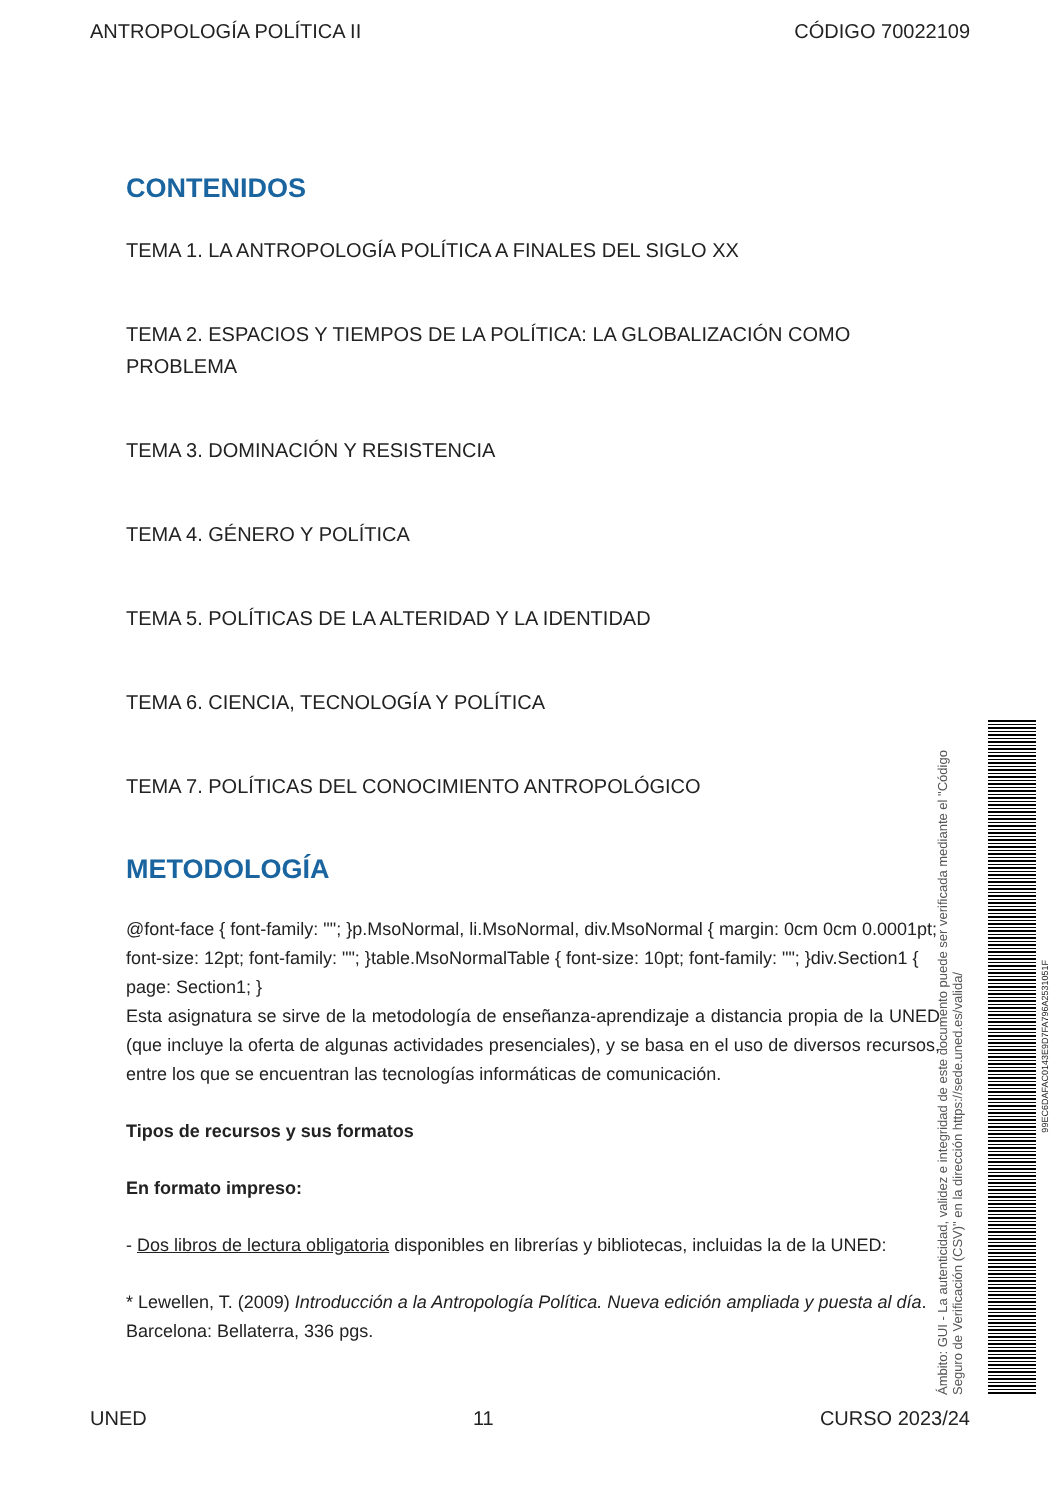ANTROPOLOGÍA POLÍTICA II CÓDIGO 70022109
CONTENIDOS
TEMA 1. LA ANTROPOLOGÍA POLÍTICA A FINALES DEL SIGLO XX
TEMA 2. ESPACIOS Y TIEMPOS DE LA POLÍTICA: LA GLOBALIZACIÓN COMO PROBLEMA
TEMA 3. DOMINACIÓN Y RESISTENCIA
TEMA 4. GÉNERO Y POLÍTICA
TEMA 5. POLÍTICAS DE LA ALTERIDAD Y LA IDENTIDAD
TEMA 6. CIENCIA, TECNOLOGÍA Y POLÍTICA
TEMA 7. POLÍTICAS DEL CONOCIMIENTO ANTROPOLÓGICO
METODOLOGÍA
@font-face { font-family: ""; }p.MsoNormal, li.MsoNormal, div.MsoNormal { margin: 0cm 0cm 0.0001pt; font-size: 12pt; font-family: ""; }table.MsoNormalTable { font-size: 10pt; font-family: ""; }div.Section1 { page: Section1; }
Esta asignatura se sirve de la metodología de enseñanza-aprendizaje a distancia propia de la UNED (que incluye la oferta de algunas actividades presenciales), y se basa en el uso de diversos recursos, entre los que se encuentran las tecnologías informáticas de comunicación.
Tipos de recursos y sus formatos
En formato impreso:
- Dos libros de lectura obligatoria disponibles en librerías y bibliotecas, incluidas la de la UNED:
* Lewellen, T. (2009) Introducción a la Antropología Política. Nueva edición ampliada y puesta al día. Barcelona: Bellaterra, 336 pgs.
Ámbito: GUI - La autenticidad, validez e integridad de este documento puede ser verificada mediante el "Código Seguro de Verificación (CSV)" en la dirección https://sede.uned.es/valida/
99EC6DAFAC0143E9D7FA796A2531051F
UNED 11 CURSO 2023/24